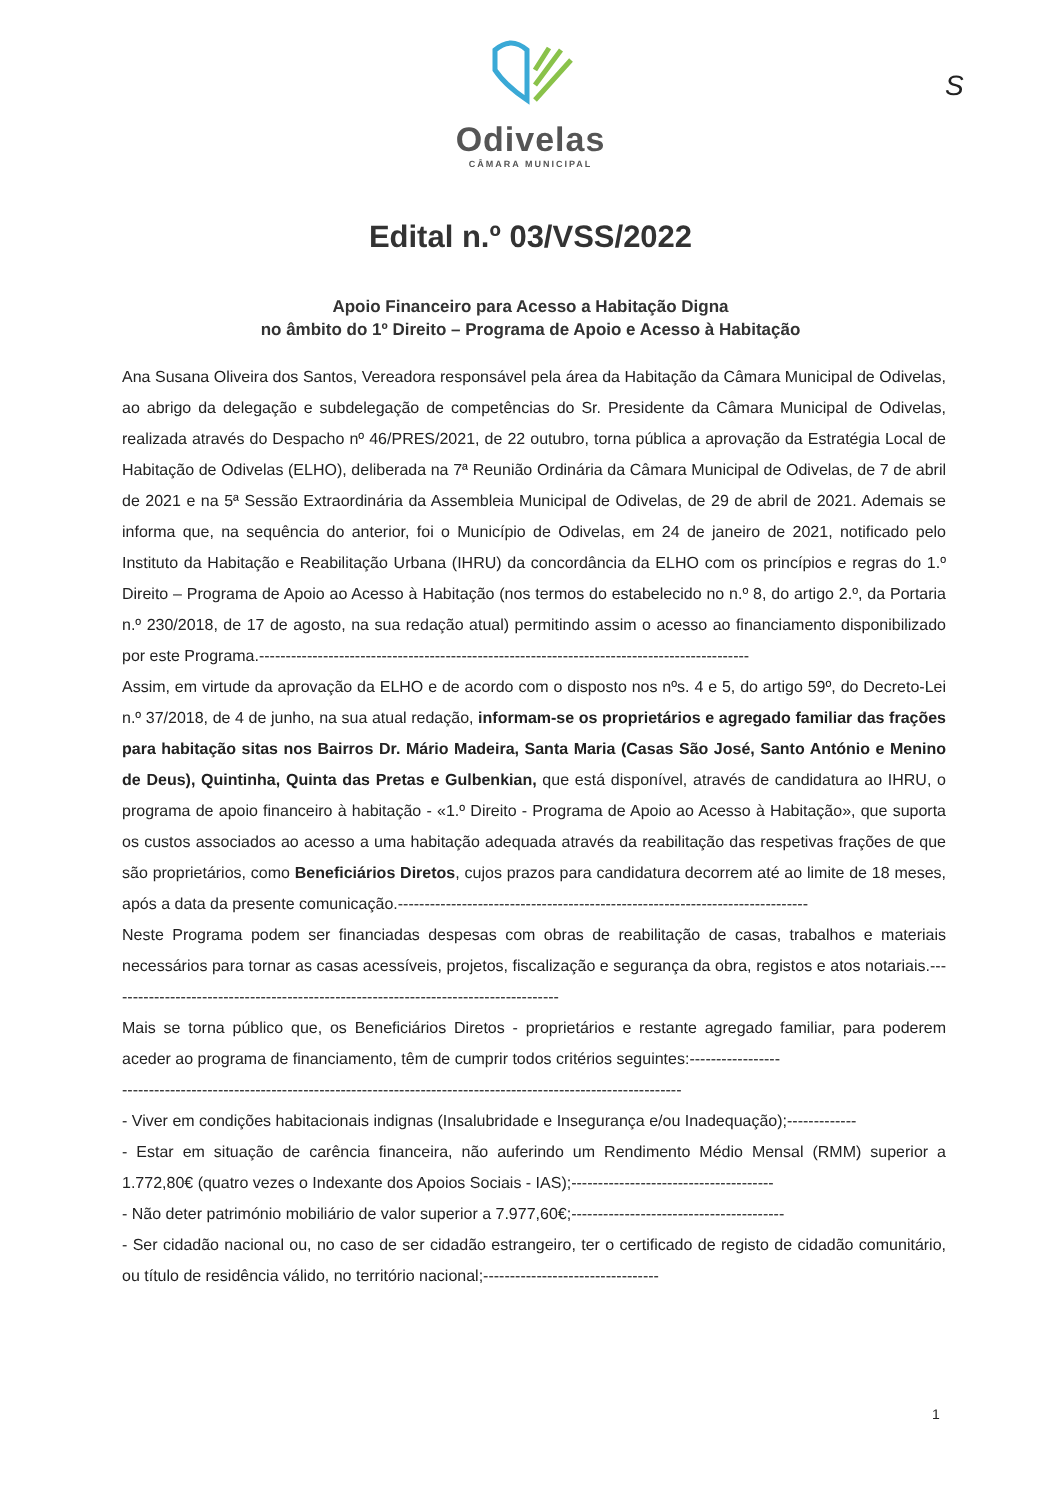S
Odivelas
CÂMARA MUNICIPAL
Edital n.º 03/VSS/2022
Apoio Financeiro para Acesso a Habitação Digna
no âmbito do 1º Direito – Programa de Apoio e Acesso à Habitação
Ana Susana Oliveira dos Santos, Vereadora responsável pela área da Habitação da Câmara Municipal de Odivelas, ao abrigo da delegação e subdelegação de competências do Sr. Presidente da Câmara Municipal de Odivelas, realizada através do Despacho nº 46/PRES/2021, de 22 outubro, torna pública a aprovação da Estratégia Local de Habitação de Odivelas (ELHO), deliberada na 7ª Reunião Ordinária da Câmara Municipal de Odivelas, de 7 de abril de 2021 e na 5ª Sessão Extraordinária da Assembleia Municipal de Odivelas, de 29 de abril de 2021. Ademais se informa que, na sequência do anterior, foi o Município de Odivelas, em 24 de janeiro de 2021, notificado pelo Instituto da Habitação e Reabilitação Urbana (IHRU) da concordância da ELHO com os princípios e regras do 1.º Direito – Programa de Apoio ao Acesso à Habitação (nos termos do estabelecido no n.º 8, do artigo 2.º, da Portaria n.º 230/2018, de 17 de agosto, na sua redação atual) permitindo assim o acesso ao financiamento disponibilizado por este Programa.--------------------------------------------------------------------------------------------
Assim, em virtude da aprovação da ELHO e de acordo com o disposto nos nºs. 4 e 5, do artigo 59º, do Decreto-Lei n.º 37/2018, de 4 de junho, na sua atual redação, informam-se os proprietários e agregado familiar das frações para habitação sitas nos Bairros Dr. Mário Madeira, Santa Maria (Casas São José, Santo António e Menino de Deus), Quintinha, Quinta das Pretas e Gulbenkian, que está disponível, através de candidatura ao IHRU, o programa de apoio financeiro à habitação - «1.º Direito - Programa de Apoio ao Acesso à Habitação», que suporta os custos associados ao acesso a uma habitação adequada através da reabilitação das respetivas frações de que são proprietários, como Beneficiários Diretos, cujos prazos para candidatura decorrem até ao limite de 18 meses, após a data da presente comunicação.-----------------------------------------------------------------------------
Neste Programa podem ser financiadas despesas com obras de reabilitação de casas, trabalhos e materiais necessários para tornar as casas acessíveis, projetos, fiscalização e segurança da obra, registos e atos notariais.-------------------------------------------------------------------------------------
Mais se torna público que, os Beneficiários Diretos - proprietários e restante agregado familiar, para poderem aceder ao programa de financiamento, têm de cumprir todos critérios seguintes:-----------------
---------------------------------------------------------------------------------------------------------
- Viver em condições habitacionais indignas (Insalubridade e Insegurança e/ou Inadequação);-------------
- Estar em situação de carência financeira, não auferindo um Rendimento Médio Mensal (RMM) superior a 1.772,80€ (quatro vezes o Indexante dos Apoios Sociais - IAS);--------------------------------------
- Não deter património mobiliário de valor superior a 7.977,60€;----------------------------------------
- Ser cidadão nacional ou, no caso de ser cidadão estrangeiro, ter o certificado de registo de cidadão comunitário, ou título de residência válido, no território nacional;---------------------------------
1